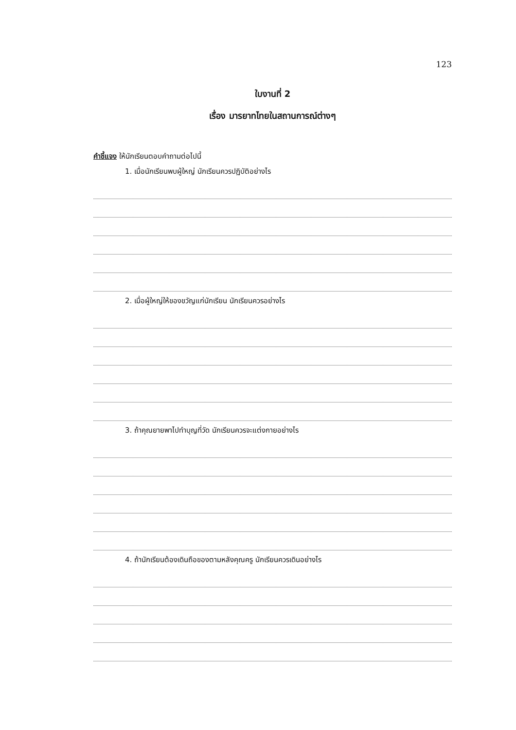123
ใบงานที่ 2
เรื่อง มารยาทไทยในสถานการณ์ต่างๆ
คำชี้แจง ให้นักเรียนตอบคำถามต่อไปนี้
1. เมื่อนักเรียนพบผู้ใหญ่ นักเรียนควรปฏิบัติอย่างไร
2. เมื่อผู้ใหญ่ให้ของขวัญแก่นักเรียน นักเรียนควรอย่างไร
3. ถ้าคุณยายพาไปทำบุญที่วัด นักเรียนควรจะแต่งกายอย่างไร
4. ถ้านักเรียนต้องเดินถือของตามหลังคุณครู นักเรียนควรเดินอย่างไร